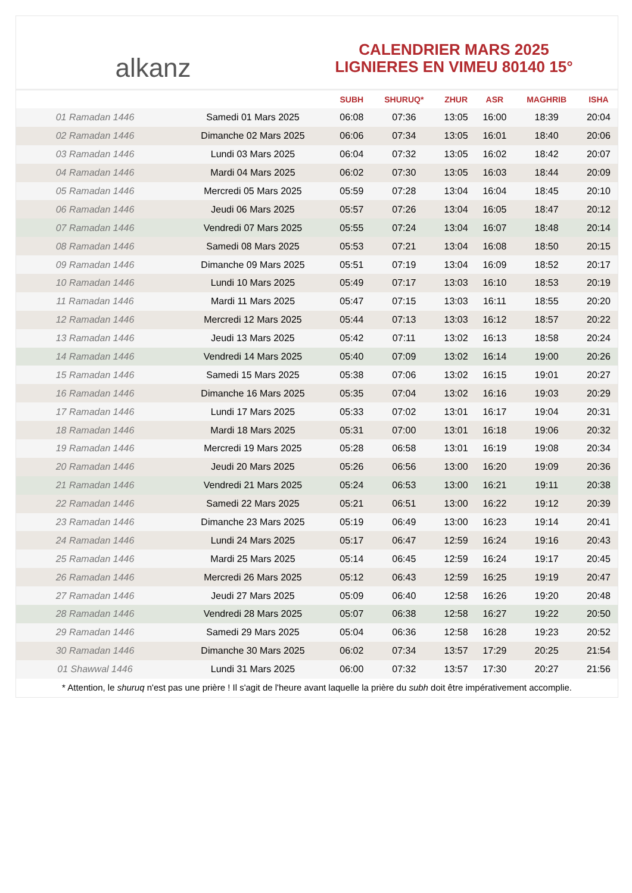alkanz
CALENDRIER MARS 2025
LIGNIERES EN VIMEU 80140 15°
| | | SUBH | SHURUQ* | ZHUR | ASR | MAGHRIB | ISHA |
| --- | --- | --- | --- | --- | --- | --- | --- |
| 01 Ramadan 1446 | Samedi 01 Mars 2025 | 06:08 | 07:36 | 13:05 | 16:00 | 18:39 | 20:04 |
| 02 Ramadan 1446 | Dimanche 02 Mars 2025 | 06:06 | 07:34 | 13:05 | 16:01 | 18:40 | 20:06 |
| 03 Ramadan 1446 | Lundi 03 Mars 2025 | 06:04 | 07:32 | 13:05 | 16:02 | 18:42 | 20:07 |
| 04 Ramadan 1446 | Mardi 04 Mars 2025 | 06:02 | 07:30 | 13:05 | 16:03 | 18:44 | 20:09 |
| 05 Ramadan 1446 | Mercredi 05 Mars 2025 | 05:59 | 07:28 | 13:04 | 16:04 | 18:45 | 20:10 |
| 06 Ramadan 1446 | Jeudi 06 Mars 2025 | 05:57 | 07:26 | 13:04 | 16:05 | 18:47 | 20:12 |
| 07 Ramadan 1446 | Vendredi 07 Mars 2025 | 05:55 | 07:24 | 13:04 | 16:07 | 18:48 | 20:14 |
| 08 Ramadan 1446 | Samedi 08 Mars 2025 | 05:53 | 07:21 | 13:04 | 16:08 | 18:50 | 20:15 |
| 09 Ramadan 1446 | Dimanche 09 Mars 2025 | 05:51 | 07:19 | 13:04 | 16:09 | 18:52 | 20:17 |
| 10 Ramadan 1446 | Lundi 10 Mars 2025 | 05:49 | 07:17 | 13:03 | 16:10 | 18:53 | 20:19 |
| 11 Ramadan 1446 | Mardi 11 Mars 2025 | 05:47 | 07:15 | 13:03 | 16:11 | 18:55 | 20:20 |
| 12 Ramadan 1446 | Mercredi 12 Mars 2025 | 05:44 | 07:13 | 13:03 | 16:12 | 18:57 | 20:22 |
| 13 Ramadan 1446 | Jeudi 13 Mars 2025 | 05:42 | 07:11 | 13:02 | 16:13 | 18:58 | 20:24 |
| 14 Ramadan 1446 | Vendredi 14 Mars 2025 | 05:40 | 07:09 | 13:02 | 16:14 | 19:00 | 20:26 |
| 15 Ramadan 1446 | Samedi 15 Mars 2025 | 05:38 | 07:06 | 13:02 | 16:15 | 19:01 | 20:27 |
| 16 Ramadan 1446 | Dimanche 16 Mars 2025 | 05:35 | 07:04 | 13:02 | 16:16 | 19:03 | 20:29 |
| 17 Ramadan 1446 | Lundi 17 Mars 2025 | 05:33 | 07:02 | 13:01 | 16:17 | 19:04 | 20:31 |
| 18 Ramadan 1446 | Mardi 18 Mars 2025 | 05:31 | 07:00 | 13:01 | 16:18 | 19:06 | 20:32 |
| 19 Ramadan 1446 | Mercredi 19 Mars 2025 | 05:28 | 06:58 | 13:01 | 16:19 | 19:08 | 20:34 |
| 20 Ramadan 1446 | Jeudi 20 Mars 2025 | 05:26 | 06:56 | 13:00 | 16:20 | 19:09 | 20:36 |
| 21 Ramadan 1446 | Vendredi 21 Mars 2025 | 05:24 | 06:53 | 13:00 | 16:21 | 19:11 | 20:38 |
| 22 Ramadan 1446 | Samedi 22 Mars 2025 | 05:21 | 06:51 | 13:00 | 16:22 | 19:12 | 20:39 |
| 23 Ramadan 1446 | Dimanche 23 Mars 2025 | 05:19 | 06:49 | 13:00 | 16:23 | 19:14 | 20:41 |
| 24 Ramadan 1446 | Lundi 24 Mars 2025 | 05:17 | 06:47 | 12:59 | 16:24 | 19:16 | 20:43 |
| 25 Ramadan 1446 | Mardi 25 Mars 2025 | 05:14 | 06:45 | 12:59 | 16:24 | 19:17 | 20:45 |
| 26 Ramadan 1446 | Mercredi 26 Mars 2025 | 05:12 | 06:43 | 12:59 | 16:25 | 19:19 | 20:47 |
| 27 Ramadan 1446 | Jeudi 27 Mars 2025 | 05:09 | 06:40 | 12:58 | 16:26 | 19:20 | 20:48 |
| 28 Ramadan 1446 | Vendredi 28 Mars 2025 | 05:07 | 06:38 | 12:58 | 16:27 | 19:22 | 20:50 |
| 29 Ramadan 1446 | Samedi 29 Mars 2025 | 05:04 | 06:36 | 12:58 | 16:28 | 19:23 | 20:52 |
| 30 Ramadan 1446 | Dimanche 30 Mars 2025 | 06:02 | 07:34 | 13:57 | 17:29 | 20:25 | 21:54 |
| 01 Shawwal 1446 | Lundi 31 Mars 2025 | 06:00 | 07:32 | 13:57 | 17:30 | 20:27 | 21:56 |
* Attention, le shuruq n'est pas une prière ! Il s'agit de l'heure avant laquelle la prière du subh doit être impérativement accomplie.